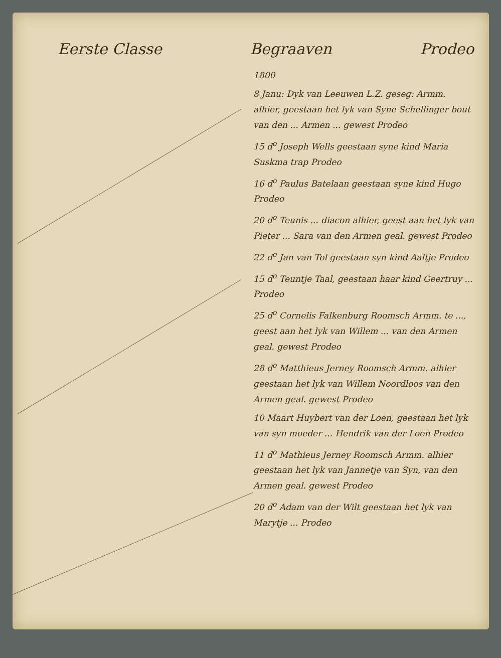Eerste Classe Begraaven Prodeo
1800
8 Janu: Dyk van Leeuwen L.Z. geseg: Armm. alhier, geestaan het lyk van Syne Schellinger bout van den ... Armen ... gewest Prodeo
15 d<sup>o</sup> Joseph Wells geestaan syne kind Maria Suskma trap Prodeo
16 d<sup>o</sup> Paulus Batelaan geestaan syne kind Hugo Prodeo
20 d<sup>o</sup> Teunis ... diacon alhier, geest aan het lyk van Pieter ... Sara van den Armen geal. gewest Prodeo
22 d<sup>o</sup> Jan van Tol geestaan syn kind Aaltje Prodeo
15 d<sup>o</sup> Teuntje Taal, geestaan haar kind Geertruy ... Prodeo
25 d<sup>o</sup> Cornelis Falkenburg Roomsch Armm. te ..., geest aan het lyk van Willem ... van den Armen geal. gewest Prodeo
28 d<sup>o</sup> Matthieus Jerney Roomsch Armm. alhier geestaan het lyk van Willem Noordloos van den Armen geal. gewest Prodeo
10 Maart Huybert van der Loen, geestaan het lyk van syn moeder ... Hendrik van der Loen Prodeo
11 d<sup>o</sup> Mathieus Jerney Roomsch Armm. alhier geestaan het lyk van Jannetje van Syn, van den Armen geal. gewest Prodeo
20 d<sup>o</sup> Adam van der Wilt geestaan het lyk van Marytje ... Prodeo